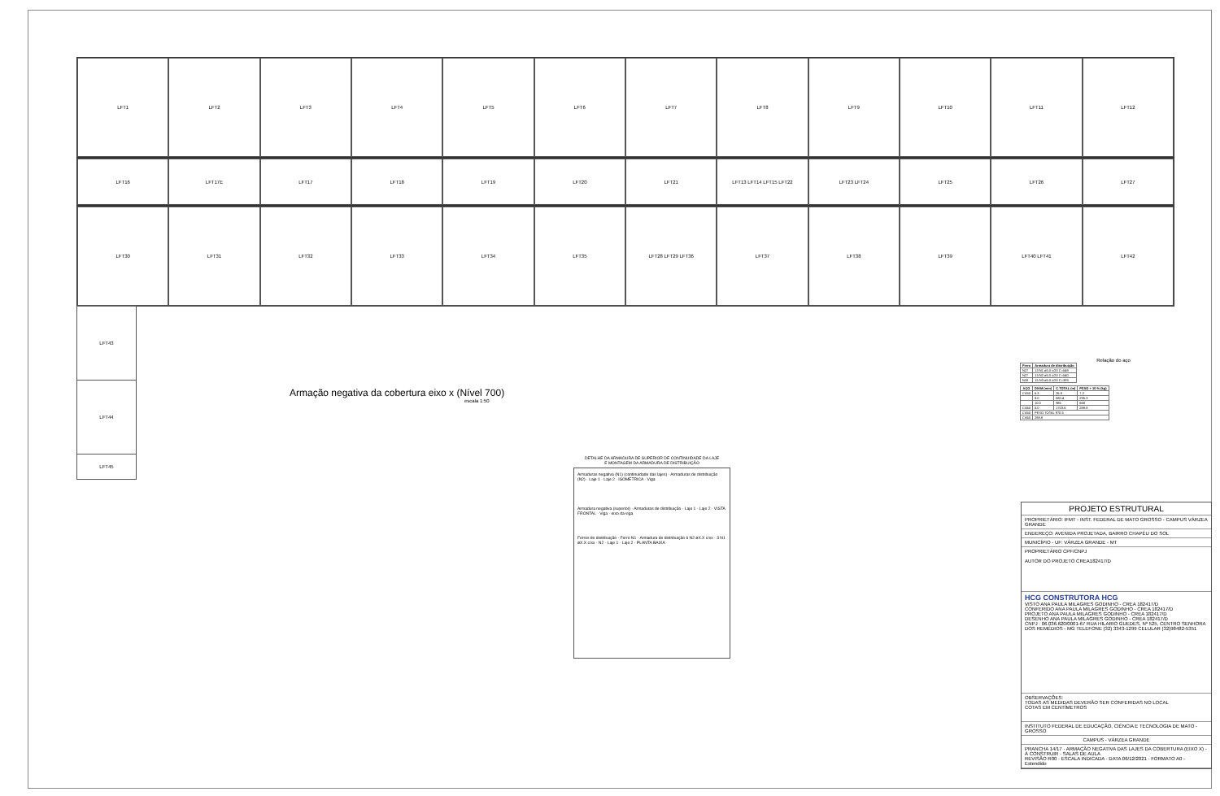LFT1
LFT2
LFT3
LFT4
LFT5
LFT6
LFT7
LFT8
LFT9
LFT10
LFT11
LFT12
LFT16
LFT17E
LFT17
LFT18
LFT19
LFT20
LFT21
LFT13 LFT14 LFT15 LFT22
LFT23 LFT24
LFT25
LFT26
LFT27
LFT30
LFT31
LFT32
LFT33
LFT34
LFT35
LFT28 LFT29 LFT36
LFT37
LFT38
LFT39
LFT40 LFT41
LFT42
LFT43
LFT44
LFT45
Armação negativa da cobertura eixo x (Nível 700)
escala 1:50
DETALHE DA ARMADURA DE SUPERIOR DE CONTINUIDADE DA LAJE
E MONTAGEM DA ARMADURA DE DISTRIBUIÇÃO
Armaduras negativa (N1) (continuidade das lajes) · Armaduras de distribuição (N2) · Laje 1 · Laje 2 · ISOMÉTRICA · Viga
Armadura negativa (superior) · Armaduras de distribuição · Laje 1 · Laje 2 · VISTA FRONTAL · Viga · eixo da viga
Ferros de distribuição · Ferro N1 · Armadura de distribuição 6 N2 øX.X c/xx · 3 N1 øX.X c/xx · N2 · Laje 1 · Laje 2 · PLANTA BAIXA
Relação do aço
| Ferro | Armadura de distribuição |
| --- | --- |
| N27 | 13 N1 ø5.0 c/20 C=549 |
| N27 | 13 N2 ø5.0 c/20 C=540 |
| N28 | 15 N3 ø5.0 c/20 C=393 |
| AÇO | DIAM (mm) | C.TOTAL (m) | PESO + 10 % (kg) |
| --- | --- | --- | --- |
| CA50 | 6.3 | 26.8 | 7.2 |
| | 8.0 | 680.4 | 295.3 |
| | 10.0 | 985 | 668 |
| CA60 | 5.0 | 1703.6 | 288.8 |
| CA50 | PESO TOTAL 970.5 | | |
| CA60 | 288.8 | | |
PROJETO ESTRUTURAL
PROPRIETÁRIO: IFMT - INST. FEDERAL DE MATO GROSSO - CAMPUS VÁRZEA GRANDE
ENDEREÇO: AVENIDA PROJETADA, BAIRRO CHAPÉU DO SOL
MUNICÍPIO - UF: VÁRZEA GRANDE - MT
PROPRIETÁRIO CPF/CNPJ
AUTOR DO PROJETO CREA182417/D
HCG CONSTRUTORA HCG
VISTO ANA PAULA MILAGRES GODINHO - CREA 182417/D
CONFERIDO ANA PAULA MILAGRES GODINHO - CREA 182417/D
PROJETO ANA PAULA MILAGRES GODINHO - CREA 182417/D
DESENHO ANA PAULA MILAGRES GODINHO - CREA 182417/D
CNPJ : 06.036.620/0001-67 RUA HILARIO GUEDES, Nº 525, CENTRO SENHORA DOS REMÉDIOS - MG TELEFONE (32) 3343-1299 CELULAR (32)98482-5351
OBSERVAÇÕES:
TODAS AS MEDIDAS DEVERÃO SER CONFERIDAS NO LOCAL
COTAS EM CENTÍMETROS
INSTITUTO FEDERAL DE EDUCAÇÃO, CIÊNCIA E TECNOLOGIA DE MATO - GROSSO
CAMPUS - VÁRZEA GRANDE
PRANCHA 14/17 · ARMAÇÃO NEGATIVA DAS LAJES DA COBERTURA (EIXO X) - À CONSTRUIR · SALAS DE AULA
REVISÃO R00 · ESCALA INDICADA · DATA 06/12/2021 · FORMATO A0 - Estendido